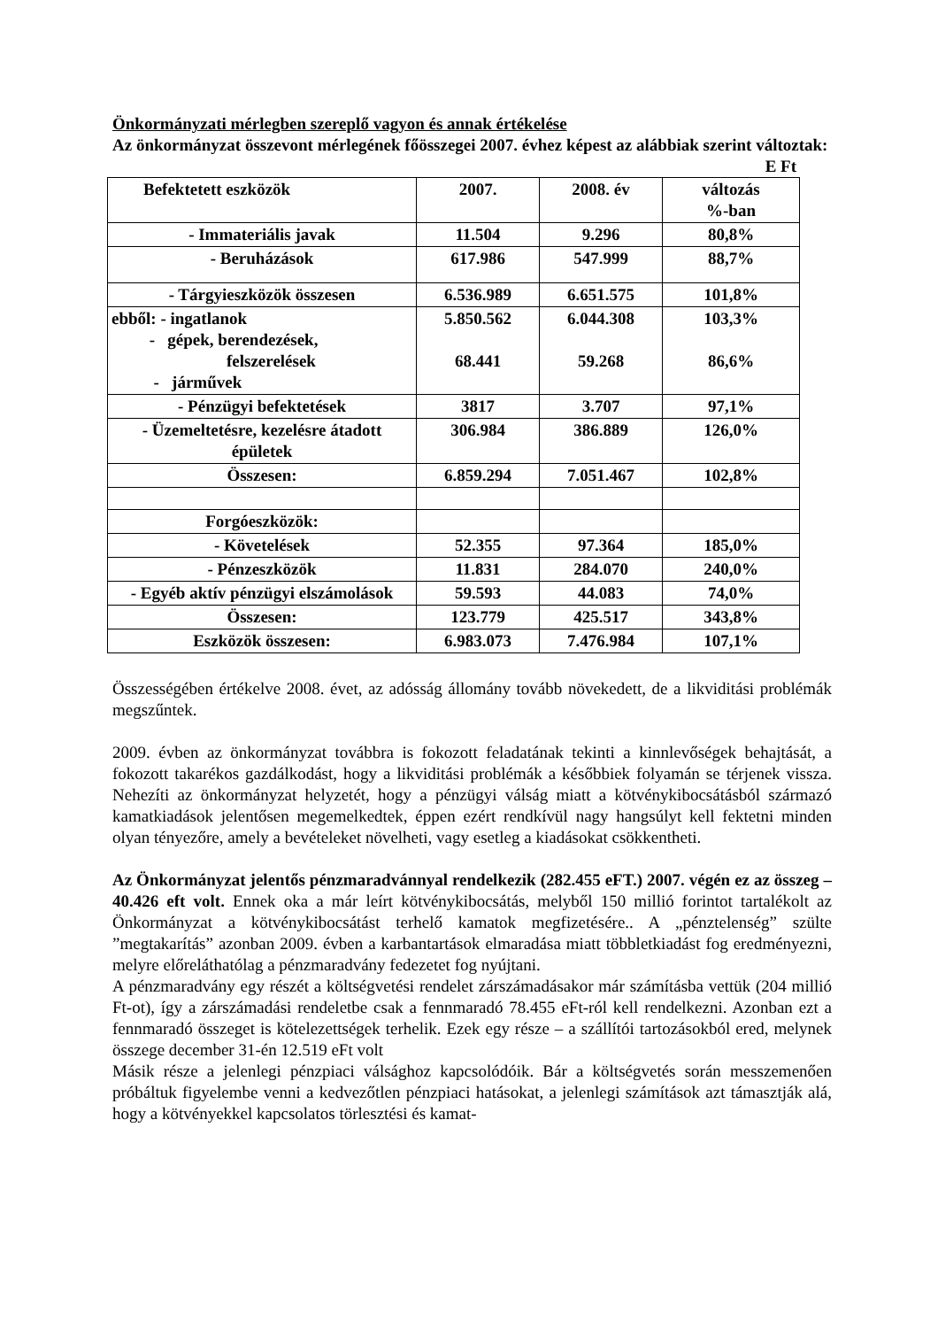Önkormányzati mérlegben szereplő vagyon és annak értékelése
Az önkormányzat összevont mérlegének főösszegei 2007. évhez képest az alábbiak szerint változtak:
E Ft
| Befektetett eszközök | 2007. | 2008. év | változás %-ban |
| --- | --- | --- | --- |
| - Immateriális javak | 11.504 | 9.296 | 80,8% |
| - Beruházások | 617.986 | 547.999 | 88,7% |
| - Tárgyieszközök összesen | 6.536.989 | 6.651.575 | 101,8% |
| ebből: - ingatlanok - gépek, berendezések, felszerelések - járművek | 5.850.562 68.441 | 6.044.308 59.268 | 103,3% 86,6% |
| - Pénzügyi befektetések | 3817 | 3.707 | 97,1% |
| - Üzemeltetésre, kezelésre átadott épületek | 306.984 | 386.889 | 126,0% |
| Összesen: | 6.859.294 | 7.051.467 | 102,8% |
| Forgóeszközök: | | | |
| - Követelések | 52.355 | 97.364 | 185,0% |
| - Pénzeszközök | 11.831 | 284.070 | 240,0% |
| - Egyéb aktív pénzügyi elszámolások | 59.593 | 44.083 | 74,0% |
| Összesen: | 123.779 | 425.517 | 343,8% |
| Eszközök összesen: | 6.983.073 | 7.476.984 | 107,1% |
Összességében értékelve 2008. évet, az adósság állomány tovább növekedett, de a likviditási problémák megszűntek.
2009. évben az önkormányzat továbbra is fokozott feladatának tekinti a kinnlevőségek behajtását, a fokozott takarékos gazdálkodást, hogy a likviditási problémák a későbbiek folyamán se térjenek vissza. Nehezíti az önkormányzat helyzetét, hogy a pénzügyi válság miatt a kötvénykibocsátásból származó kamatkiadások jelentősen megemelkedtek, éppen ezért rendkívül nagy hangsúlyt kell fektetni minden olyan tényezőre, amely a bevételeket növelheti, vagy esetleg a kiadásokat csökkentheti.
Az Önkormányzat jelentős pénzmaradvánnyal rendelkezik (282.455 eFT.) 2007. végén ez az összeg – 40.426 eft volt. Ennek oka a már leírt kötvénykibocsátás, melyből 150 millió forintot tartalékolt az Önkormányzat a kötvénykibocsátást terhelő kamatok megfizetésére.. A „pénztelenség” szülte ”megtakarítás” azonban 2009. évben a karbantartások elmaradása miatt többletkiadást fog eredményezni, melyre előreláthatólag a pénzmaradvány fedezetet fog nyújtani.
A pénzmaradvány egy részét a költségvetési rendelet zárszámadásakor már számításba vettük (204 millió Ft-ot), így a zárszámadási rendeletbe csak a fennmaradó 78.455 eFt-ról kell rendelkezni. Azonban ezt a fennmaradó összeget is kötelezettségek terhelik. Ezek egy része – a szállítói tartozásokból ered, melynek összege december 31-én 12.519 eFt volt
Másik része a jelenlegi pénzpiaci válsághoz kapcsolódóik. Bár a költségvetés során messzemenően próbáltuk figyelembe venni a kedvezőtlen pénzpiaci hatásokat, a jelenlegi számítások azt támasztják alá, hogy a kötvényekkel kapcsolatos törlesztési és kamat-